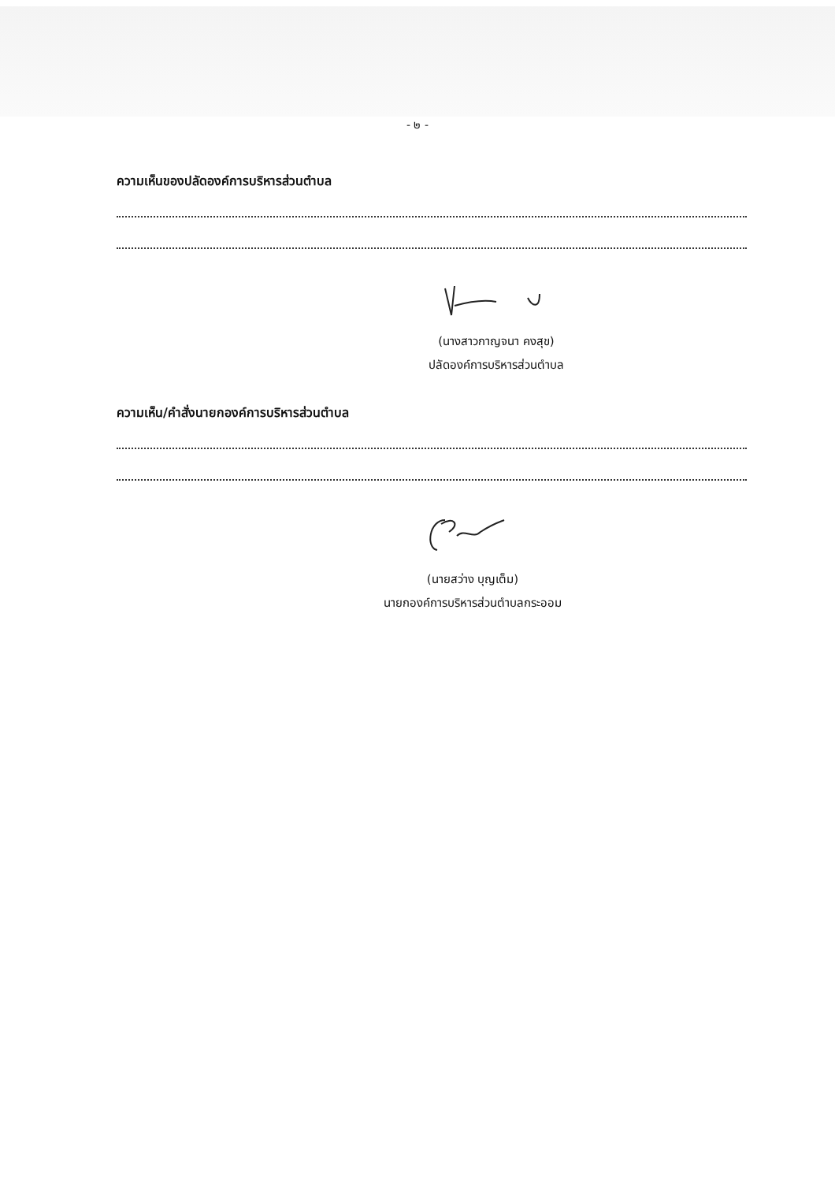- ๒ -
ความเห็นของปลัดองค์การบริหารส่วนตำบล
(นางสาวกาญจนา คงสุข)
ปลัดองค์การบริหารส่วนตำบล
ความเห็น/คำสั่งนายกองค์การบริหารส่วนตำบล
(นายสว่าง บุญเต็ม)
นายกองค์การบริหารส่วนตำบลกระออม